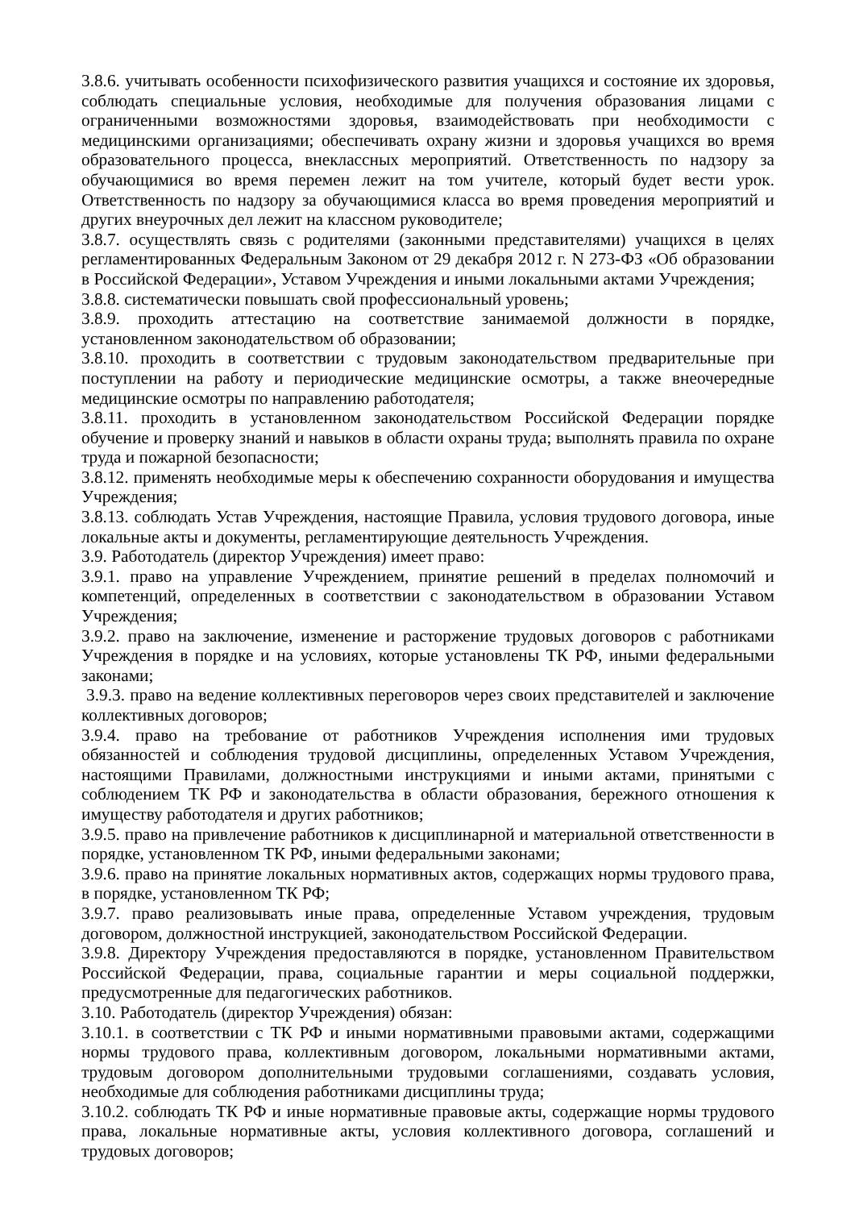3.8.6. учитывать особенности психофизического развития учащихся и состояние их здоровья, соблюдать специальные условия, необходимые для получения образования лицами с ограниченными возможностями здоровья, взаимодействовать при необходимости с медицинскими организациями; обеспечивать охрану жизни и здоровья учащихся во время образовательного процесса, внеклассных мероприятий. Ответственность по надзору за обучающимися во время перемен лежит на том учителе, который будет вести урок. Ответственность по надзору за обучающимися класса во время проведения мероприятий и других внеурочных дел лежит на классном руководителе;
3.8.7. осуществлять связь с родителями (законными представителями) учащихся в целях регламентированных Федеральным Законом от 29 декабря 2012 г. N 273-ФЗ «Об образовании в Российской Федерации», Уставом Учреждения и иными локальными актами Учреждения;
3.8.8. систематически повышать свой профессиональный уровень;
3.8.9. проходить аттестацию на соответствие занимаемой должности в порядке, установленном законодательством об образовании;
3.8.10. проходить в соответствии с трудовым законодательством предварительные при поступлении на работу и периодические медицинские осмотры, а также внеочередные медицинские осмотры по направлению работодателя;
3.8.11. проходить в установленном законодательством Российской Федерации порядке обучение и проверку знаний и навыков в области охраны труда; выполнять правила по охране труда и пожарной безопасности;
3.8.12. применять необходимые меры к обеспечению сохранности оборудования и имущества Учреждения;
3.8.13. соблюдать Устав Учреждения, настоящие Правила, условия трудового договора, иные локальные акты и документы, регламентирующие деятельность Учреждения.
3.9. Работодатель (директор Учреждения) имеет право:
3.9.1. право на управление Учреждением, принятие решений в пределах полномочий и компетенций, определенных в соответствии с законодательством в образовании Уставом Учреждения;
3.9.2. право на заключение, изменение и расторжение трудовых договоров с работниками Учреждения в порядке и на условиях, которые установлены ТК РФ, иными федеральными законами;
3.9.3. право на ведение коллективных переговоров через своих представителей и заключение коллективных договоров;
3.9.4. право на требование от работников Учреждения исполнения ими трудовых обязанностей и соблюдения трудовой дисциплины, определенных Уставом Учреждения, настоящими Правилами, должностными инструкциями и иными актами, принятыми с соблюдением ТК РФ и законодательства в области образования, бережного отношения к имуществу работодателя и других работников;
3.9.5. право на привлечение работников к дисциплинарной и материальной ответственности в порядке, установленном ТК РФ, иными федеральными законами;
3.9.6. право на принятие локальных нормативных актов, содержащих нормы трудового права, в порядке, установленном ТК РФ;
3.9.7. право реализовывать иные права, определенные Уставом учреждения, трудовым договором, должностной инструкцией, законодательством Российской Федерации.
3.9.8. Директору Учреждения предоставляются в порядке, установленном Правительством Российской Федерации, права, социальные гарантии и меры социальной поддержки, предусмотренные для педагогических работников.
3.10. Работодатель (директор Учреждения) обязан:
3.10.1. в соответствии с ТК РФ и иными нормативными правовыми актами, содержащими нормы трудового права, коллективным договором, локальными нормативными актами, трудовым договором дополнительными трудовыми соглашениями, создавать условия, необходимые для соблюдения работниками дисциплины труда;
3.10.2. соблюдать ТК РФ и иные нормативные правовые акты, содержащие нормы трудового права, локальные нормативные акты, условия коллективного договора, соглашений и трудовых договоров;